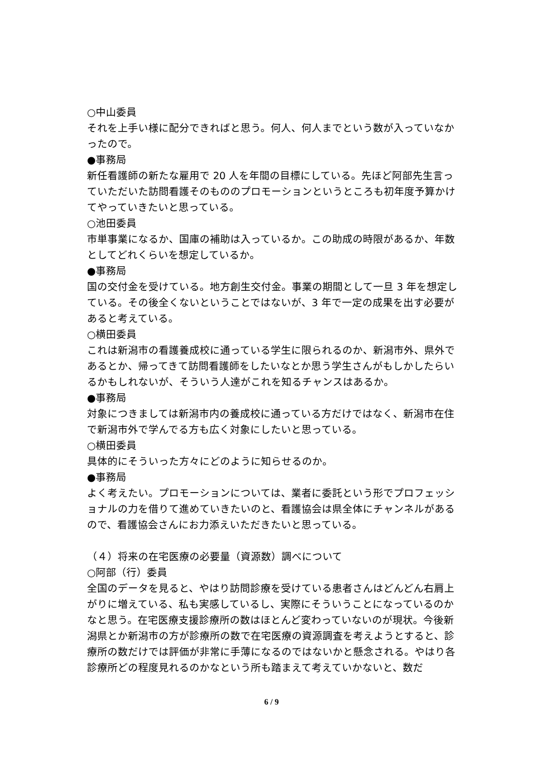○中山委員
それを上手い様に配分できればと思う。何人、何人までという数が入っていなかったので。
●事務局
新任看護師の新たな雇用で 20 人を年間の目標にしている。先ほど阿部先生言っていただいた訪問看護そのもののプロモーションというところも初年度予算かけてやっていきたいと思っている。
○池田委員
市単事業になるか、国庫の補助は入っているか。この助成の時限があるか、年数としてどれくらいを想定しているか。
●事務局
国の交付金を受けている。地方創生交付金。事業の期間として一旦 3 年を想定している。その後全くないということではないが、3 年で一定の成果を出す必要があると考えている。
○横田委員
これは新潟市の看護養成校に通っている学生に限られるのか、新潟市外、県外であるとか、帰ってきて訪問看護師をしたいなとか思う学生さんがもしかしたらいるかもしれないが、そういう人達がこれを知るチャンスはあるか。
●事務局
対象につきましては新潟市内の養成校に通っている方だけではなく、新潟市在住で新潟市外で学んでる方も広く対象にしたいと思っている。
○横田委員
具体的にそういった方々にどのように知らせるのか。
●事務局
よく考えたい。プロモーションについては、業者に委託という形でプロフェッショナルの力を借りて進めていきたいのと、看護協会は県全体にチャンネルがあるので、看護協会さんにお力添えいただきたいと思っている。
（４）将来の在宅医療の必要量（資源数）調べについて
○阿部（行）委員
全国のデータを見ると、やはり訪問診療を受けている患者さんはどんどん右肩上がりに増えている、私も実感しているし、実際にそういうことになっているのかなと思う。在宅医療支援診療所の数はほとんど変わっていないのが現状。今後新潟県とか新潟市の方が診療所の数で在宅医療の資源調査を考えようとすると、診療所の数だけでは評価が非常に手薄になるのではないかと懸念される。やはり各診療所どの程度見れるのかなという所も踏まえて考えていかないと、数だ
6 / 9